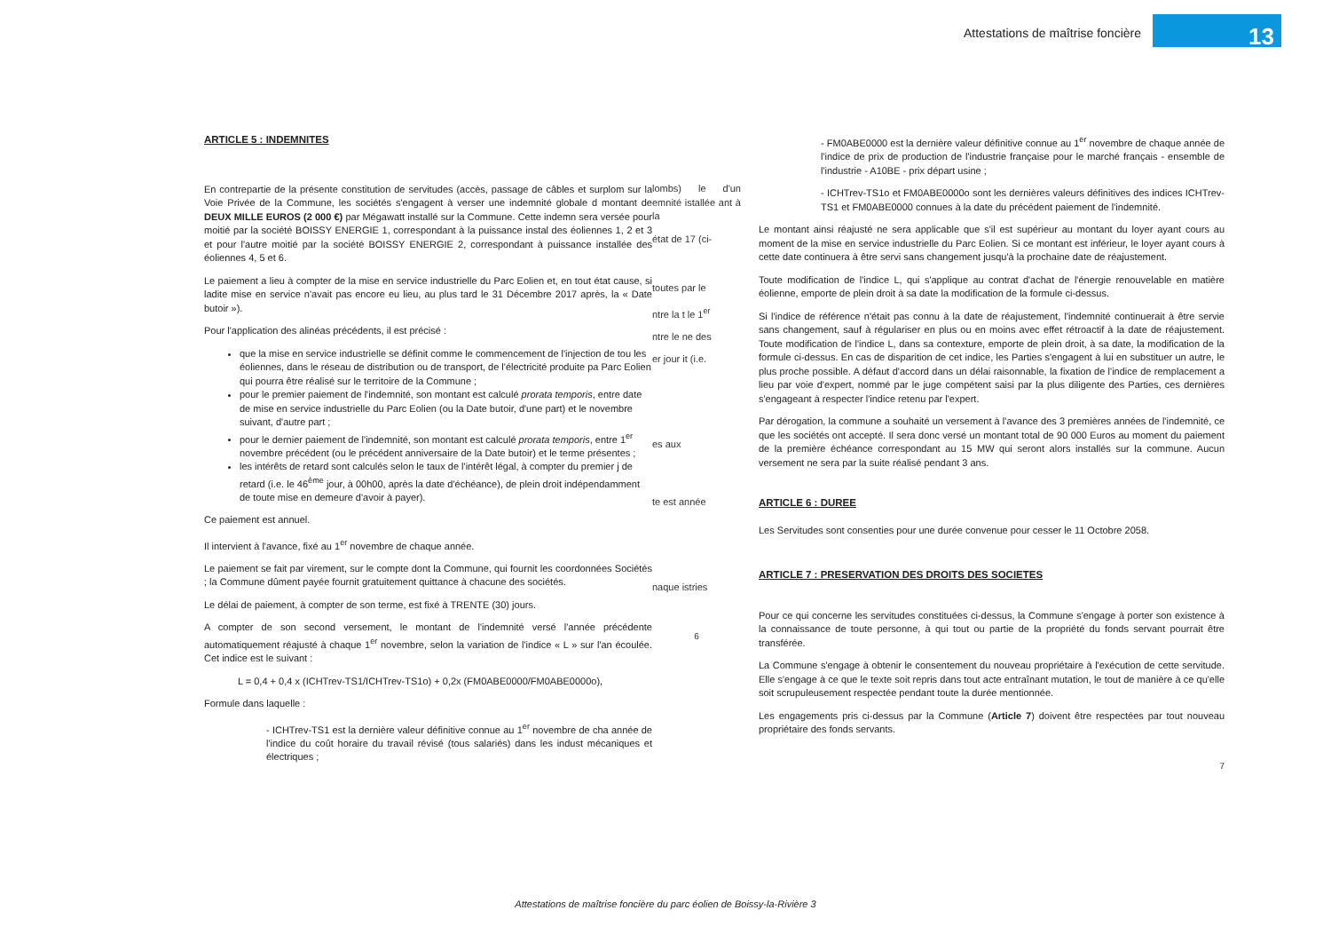Attestations de maîtrise foncière
13
ARTICLE 5 : INDEMNITES
En contrepartie de la présente constitution de servitudes (accès, passage de câbles et surplom sur la Voie Privée de la Commune, les sociétés s'engagent à verser une indemnité globale d montant de DEUX MILLE EUROS (2 000 €) par Mégawatt installé sur la Commune. Cette indemn sera versée pour moitié par la société BOISSY ENERGIE 1, correspondant à la puissance instal des éoliennes 1, 2 et 3 et pour l'autre moitié par la société BOISSY ENERGIE 2, correspondant à puissance installée des éoliennes 4, 5 et 6.
Le paiement a lieu à compter de la mise en service industrielle du Parc Eolien et, en tout état cause, si ladite mise en service n'avait pas encore eu lieu, au plus tard le 31 Décembre 2017 après, la « Date butoir »).
Pour l'application des alinéas précédents, il est précisé :
que la mise en service industrielle se définit comme le commencement de l'injection de tou les éoliennes, dans le réseau de distribution ou de transport, de l'électricité produite pa Parc Eolien qui pourra être réalisé sur le territoire de la Commune ;
pour le premier paiement de l'indemnité, son montant est calculé prorata temporis, entre date de mise en service industrielle du Parc Eolien (ou la Date butoir, d'une part) et le novembre suivant, d'autre part ;
pour le dernier paiement de l'indemnité, son montant est calculé prorata temporis, entre 1<sup>er</sup> novembre précédent (ou le précédent anniversaire de la Date butoir) et le terme présentes ;
les intérêts de retard sont calculés selon le taux de l'intérêt légal, à compter du premier j de retard (i.e. le 46<sup>ème</sup> jour, à 00h00, après la date d'échéance), de plein droit indépendamment de toute mise en demeure d'avoir à payer).
Ce paiement est annuel.
Il intervient à l'avance, fixé au 1<sup>er</sup> novembre de chaque année.
Le paiement se fait par virement, sur le compte dont la Commune, qui fournit les coordonnées Sociétés ; la Commune dûment payée fournit gratuitement quittance à chacune des sociétés.
Le délai de paiement, à compter de son terme, est fixé à TRENTE (30) jours.
A compter de son second versement, le montant de l'indemnité versé l'année précédente automatiquement réajusté à chaque 1<sup>er</sup> novembre, selon la variation de l'indice « L » sur l'an écoulée. Cet indice est le suivant :
L = 0,4 + 0,4 x (ICHTrev-TS1/ICHTrev-TS1o) + 0,2x (FM0ABE0000/FM0ABE0000o),
Formule dans laquelle :
- ICHTrev-TS1 est la dernière valeur définitive connue au 1<sup>er</sup> novembre de cha année de l'indice du coût horaire du travail révisé (tous salariés) dans les indust mécaniques et électriques ;
lombs) le d'un emnité istallée ant à la
état de 17 (ci-
toutes par le
ntre la t le 1<sup>er</sup>
ntre le ne des
er jour it (i.e.
es aux
te est année
naque istries
6
- FM0ABE0000 est la dernière valeur définitive connue au 1<sup>er</sup> novembre de chaque année de l'indice de prix de production de l'industrie française pour le marché français - ensemble de l'industrie - A10BE - prix départ usine ;
- ICHTrev-TS1o et FM0ABE0000o sont les dernières valeurs définitives des indices ICHTrev-TS1 et FM0ABE0000 connues à la date du précédent paiement de l'indemnité.
Le montant ainsi réajusté ne sera applicable que s'il est supérieur au montant du loyer ayant cours au moment de la mise en service industrielle du Parc Eolien. Si ce montant est inférieur, le loyer ayant cours à cette date continuera à être servi sans changement jusqu'à la prochaine date de réajustement.
Toute modification de l'indice L, qui s'applique au contrat d'achat de l'énergie renouvelable en matière éolienne, emporte de plein droit à sa date la modification de la formule ci-dessus.
Si l'indice de référence n'était pas connu à la date de réajustement, l'indemnité continuerait à être servie sans changement, sauf à régulariser en plus ou en moins avec effet rétroactif à la date de réajustement. Toute modification de l'indice L, dans sa contexture, emporte de plein droit, à sa date, la modification de la formule ci-dessus. En cas de disparition de cet indice, les Parties s'engagent à lui en substituer un autre, le plus proche possible. A défaut d'accord dans un délai raisonnable, la fixation de l'indice de remplacement a lieu par voie d'expert, nommé par le juge compétent saisi par la plus diligente des Parties, ces dernières s'engageant à respecter l'indice retenu par l'expert.
Par dérogation, la commune a souhaité un versement à l'avance des 3 premières années de l'indemnité, ce que les sociétés ont accepté. Il sera donc versé un montant total de 90 000 Euros au moment du paiement de la première échéance correspondant au 15 MW qui seront alors installés sur la commune. Aucun versement ne sera par la suite réalisé pendant 3 ans.
ARTICLE 6 : DUREE
Les Servitudes sont consenties pour une durée convenue pour cesser le 11 Octobre 2058.
ARTICLE 7 : PRESERVATION DES DROITS DES SOCIETES
Pour ce qui concerne les servitudes constituées ci-dessus, la Commune s'engage à porter son existence à la connaissance de toute personne, à qui tout ou partie de la propriété du fonds servant pourrait être transférée.
La Commune s'engage à obtenir le consentement du nouveau propriétaire à l'exécution de cette servitude. Elle s'engage à ce que le texte soit repris dans tout acte entraînant mutation, le tout de manière à ce qu'elle soit scrupuleusement respectée pendant toute la durée mentionnée.
Les engagements pris ci-dessus par la Commune (Article 7) doivent être respectées par tout nouveau propriétaire des fonds servants.
7
Attestations de maîtrise foncière du parc éolien de Boissy-la-Rivière 3